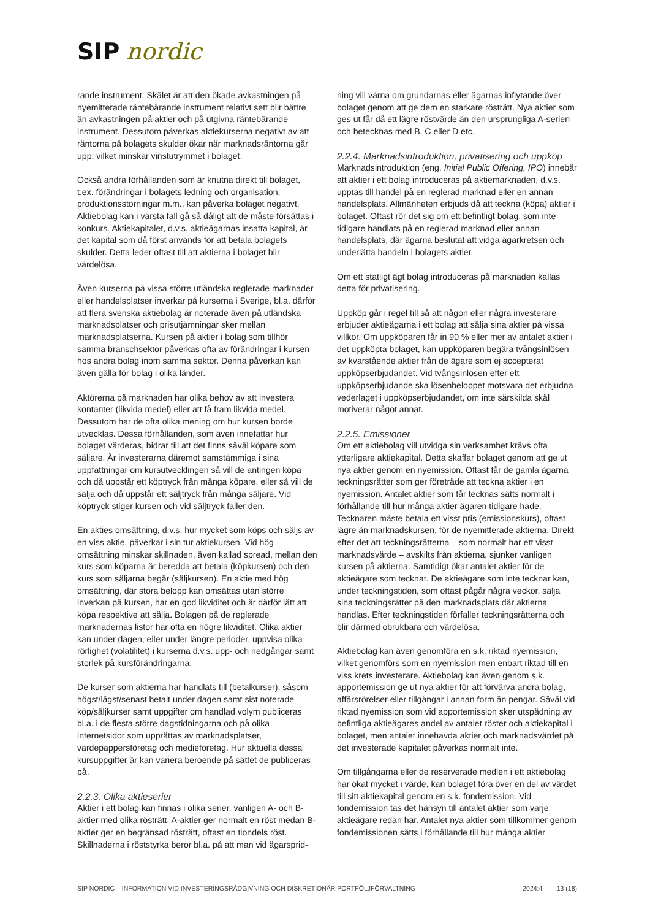SIP nordic
rande instrument. Skälet är att den ökade avkastningen på nyemitterade räntebärande instrument relativt sett blir bättre än avkastningen på aktier och på utgivna räntebärande instrument. Dessutom påverkas aktiekurserna negativt av att räntorna på bolagets skulder ökar när marknadsräntorna går upp, vilket minskar vinstutrymmet i bolaget.
Också andra förhållanden som är knutna direkt till bolaget, t.ex. förändringar i bolagets ledning och organisation, produktionsstörningar m.m., kan påverka bolaget negativt. Aktiebolag kan i värsta fall gå så dåligt att de måste försättas i konkurs. Aktiekapitalet, d.v.s. aktieägarnas insatta kapital, är det kapital som då först används för att betala bolagets skulder. Detta leder oftast till att aktierna i bolaget blir värdelösa.
Även kurserna på vissa större utländska reglerade marknader eller handelsplatser inverkar på kurserna i Sverige, bl.a. därför att flera svenska aktiebolag är noterade även på utländska marknadsplatser och prisutjämningar sker mellan marknadsplatserna. Kursen på aktier i bolag som tillhör samma branschsektor påverkas ofta av förändringar i kursen hos andra bolag inom samma sektor. Denna påverkan kan även gälla för bolag i olika länder.
Aktörerna på marknaden har olika behov av att investera kontanter (likvida medel) eller att få fram likvida medel. Dessutom har de ofta olika mening om hur kursen borde utvecklas. Dessa förhållanden, som även innefattar hur bolaget värderas, bidrar till att det finns såväl köpare som säljare. Är investerarna däremot samstämmiga i sina uppfattningar om kursutvecklingen så vill de antingen köpa och då uppstår ett köptryck från många köpare, eller så vill de sälja och då uppstår ett säljtryck från många säljare. Vid köptryck stiger kursen och vid säljtryck faller den.
En akties omsättning, d.v.s. hur mycket som köps och säljs av en viss aktie, påverkar i sin tur aktiekursen. Vid hög omsättning minskar skillnaden, även kallad spread, mellan den kurs som köparna är beredda att betala (köpkursen) och den kurs som säljarna begär (säljkursen). En aktie med hög omsättning, där stora belopp kan omsättas utan större inverkan på kursen, har en god likviditet och är därför lätt att köpa respektive att sälja. Bolagen på de reglerade marknadernas listor har ofta en högre likviditet. Olika aktier kan under dagen, eller under längre perioder, uppvisa olika rörlighet (volatilitet) i kurserna d.v.s. upp- och nedgångar samt storlek på kursförändringarna.
De kurser som aktierna har handlats till (betalkurser), såsom högst/lägst/senast betalt under dagen samt sist noterade köp/säljkurser samt uppgifter om handlad volym publiceras bl.a. i de flesta större dagstidningarna och på olika internetsidor som upprättas av marknadsplatser, värdepappersföretag och medieföretag. Hur aktuella dessa kursuppgifter är kan variera beroende på sättet de publiceras på.
2.2.3. Olika aktieserier
Aktier i ett bolag kan finnas i olika serier, vanligen A- och B-aktier med olika rösträtt. A-aktier ger normalt en röst medan B-aktier ger en begränsad rösträtt, oftast en tiondels röst. Skillnaderna i röststyrka beror bl.a. på att man vid ägarsprid-
ning vill värna om grundarnas eller ägarnas inflytande över bolaget genom att ge dem en starkare rösträtt. Nya aktier som ges ut får då ett lägre röstvärde än den ursprungliga A-serien och betecknas med B, C eller D etc.
2.2.4. Marknadsintroduktion, privatisering och uppköp
Marknadsintroduktion (eng. Initial Public Offering, IPO) innebär att aktier i ett bolag introduceras på aktiemarknaden, d.v.s. upptas till handel på en reglerad marknad eller en annan handelsplats. Allmänheten erbjuds då att teckna (köpa) aktier i bolaget. Oftast rör det sig om ett befintligt bolag, som inte tidigare handlats på en reglerad marknad eller annan handelsplats, där ägarna beslutat att vidga ägarkretsen och underlätta handeln i bolagets aktier.
Om ett statligt ägt bolag introduceras på marknaden kallas detta för privatisering.
Uppköp går i regel till så att någon eller några investerare erbjuder aktieägarna i ett bolag att sälja sina aktier på vissa villkor. Om uppköparen får in 90 % eller mer av antalet aktier i det uppköpta bolaget, kan uppköparen begära tvångsinlösen av kvarstående aktier från de ägare som ej accepterat uppköpserbjudandet. Vid tvångsinlösen efter ett uppköpserbjudande ska lösenbeloppet motsvara det erbjudna vederlaget i uppköpserbjudandet, om inte särskilda skäl motiverar något annat.
2.2.5. Emissioner
Om ett aktiebolag vill utvidga sin verksamhet krävs ofta ytterligare aktiekapital. Detta skaffar bolaget genom att ge ut nya aktier genom en nyemission. Oftast får de gamla ägarna teckningsrätter som ger företräde att teckna aktier i en nyemission. Antalet aktier som får tecknas sätts normalt i förhållande till hur många aktier ägaren tidigare hade. Tecknaren måste betala ett visst pris (emissionskurs), oftast lägre än marknadskursen, för de nyemitterade aktierna. Direkt efter det att teckningsrätterna – som normalt har ett visst marknadsvärde – avskilts från aktierna, sjunker vanligen kursen på aktierna. Samtidigt ökar antalet aktier för de aktieägare som tecknat. De aktieägare som inte tecknar kan, under teckningstiden, som oftast pågår några veckor, sälja sina teckningsrätter på den marknadsplats där aktierna handlas. Efter teckningstiden förfaller teckningsrätterna och blir därmed obrukbara och värdelösa.
Aktiebolag kan även genomföra en s.k. riktad nyemission, vilket genomförs som en nyemission men enbart riktad till en viss krets investerare. Aktiebolag kan även genom s.k. apportemission ge ut nya aktier för att förvärva andra bolag, affärsrörelser eller tillgångar i annan form än pengar. Såväl vid riktad nyemission som vid apportemission sker utspädning av befintliga aktieägares andel av antalet röster och aktiekapital i bolaget, men antalet innehavda aktier och marknadsvärdet på det investerade kapitalet påverkas normalt inte.
Om tillgångarna eller de reserverade medlen i ett aktiebolag har ökat mycket i värde, kan bolaget föra över en del av värdet till sitt aktiekapital genom en s.k. fondemission. Vid fondemission tas det hänsyn till antalet aktier som varje aktieägare redan har. Antalet nya aktier som tillkommer genom fondemissionen sätts i förhållande till hur många aktier
SIP NORDIC – INFORMATION VID INVESTERINGSRÅDGIVNING OCH DISKRETIONÄR PORTFÖLJFÖRVALTNING 2024:4 13 (18)